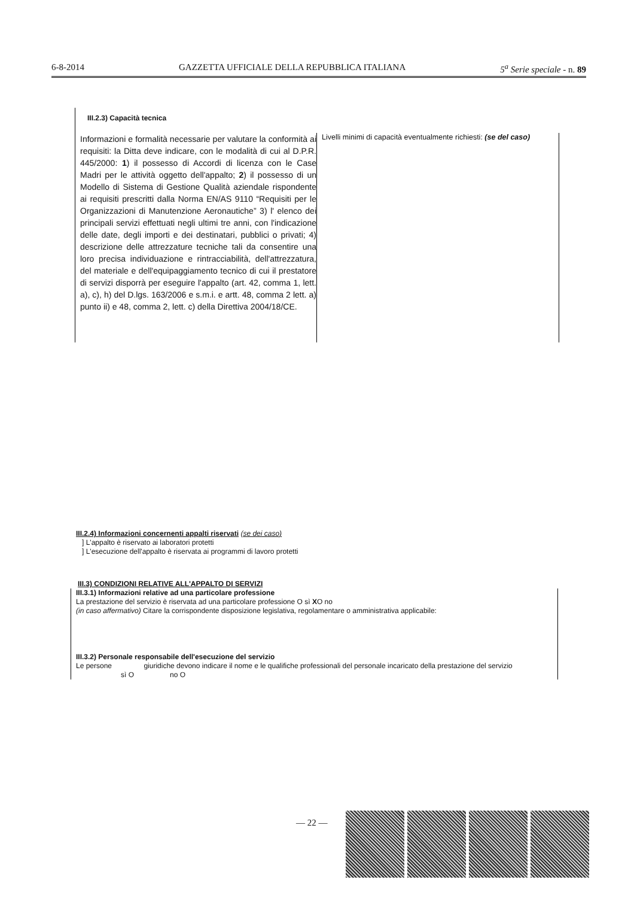6-8-2014 GAZZETTA UFFICIALE DELLA REPUBBLICA ITALIANA 5<sup>a</sup> Serie speciale - n. 89
III.2.3) Capacità tecnica
Informazioni e formalità necessarie per valutare la conformità ai requisiti: la Ditta deve indicare, con le modalità di cui al D.P.R. 445/2000: 1) il possesso di Accordi di licenza con le Case Madri per le attività oggetto dell'appalto; 2) il possesso di un Modello di Sistema di Gestione Qualità aziendale rispondente ai requisiti prescritti dalla Norma EN/AS 9110 “Requisiti per le Organizzazioni di Manutenzione Aeronautiche” 3) l' elenco dei principali servizi effettuati negli ultimi tre anni, con l'indicazione delle date, degli importi e dei destinatari, pubblici o privati; 4) descrizione delle attrezzature tecniche tali da consentire una loro precisa individuazione e rintracciabilità, dell'attrezzatura, del materiale e dell'equipaggiamento tecnico di cui il prestatore di servizi disporrà per eseguire l'appalto (art. 42, comma 1, lett. a), c), h) del D.lgs. 163/2006 e s.m.i. e artt. 48, comma 2 lett. a) punto ii) e 48, comma 2, lett. c) della Direttiva 2004/18/CE.
Livelli minimi di capacità eventualmente richiesti: (se del caso)
III.2.4) Informazioni concernenti appalti riservati (se dei caso)
] L'appalto è riservato ai laboratori protetti
] L'esecuzione dell'appalto è riservata ai programmi di lavoro protetti
III.3) CONDIZIONI RELATIVE ALL'APPALTO DI SERVIZI
III.3.1) Informazioni relative ad una particolare professione
La prestazione del servizio è riservata ad una particolare professione O sì XO no
(in caso affermativo) Citare la corrispondente disposizione legislativa, regolamentare o amministrativa applicabile:
III.3.2) Personale responsabile dell'esecuzione del servizio
Le persone giuridiche devono indicare il nome e le qualifiche professionali del personale incaricato della prestazione del servizio
sì O no O
— 22 —